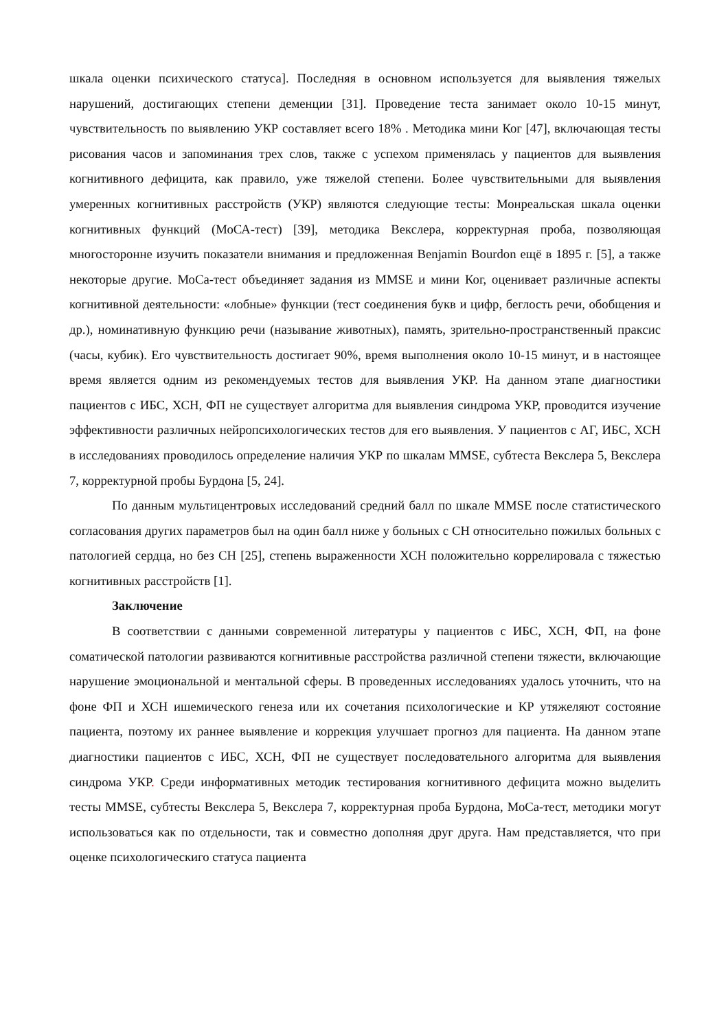шкала оценки психического статуса]. Последняя в основном используется для выявления тяжелых нарушений, достигающих степени деменции [31]. Проведение теста занимает около 10-15 минут, чувствительность по выявлению УКР составляет всего 18% . Методика мини Ког [47], включающая тесты рисования часов и запоминания трех слов, также с успехом применялась у пациентов для выявления когнитивного дефицита, как правило, уже тяжелой степени. Более чувствительными для выявления умеренных когнитивных расстройств (УКР) являются следующие тесты: Монреальская шкала оценки когнитивных функций (МоСА-тест) [39], методика Векслера, корректурная проба, позволяющая многосторонне изучить показатели внимания и предложенная Benjamin Bourdon ещё в 1895 г. [5], а также некоторые другие. МоСа-тест объединяет задания из MMSE и мини Ког, оценивает различные аспекты когнитивной деятельности: «лобные» функции (тест соединения букв и цифр, беглость речи, обобщения и др.), номинативную функцию речи (называние животных), память, зрительно-пространственный праксис (часы, кубик). Его чувствительность достигает 90%, время выполнения около 10-15 минут, и в настоящее время является одним из рекомендуемых тестов для выявления УКР. На данном этапе диагностики пациентов с ИБС, ХСН, ФП не существует алгоритма для выявления синдрома УКР, проводится изучение эффективности различных нейропсихологических тестов для его выявления. У пациентов с АГ, ИБС, ХСН в исследованиях проводилось определение наличия УКР по шкалам MMSE, субтеста Векслера 5, Векслера 7, корректурной пробы Бурдона [5, 24].
По данным мультицентровых исследований средний балл по шкале MMSE после статистического согласования других параметров был на один балл ниже у больных с СН относительно пожилых больных с патологией сердца, но без СН [25], степень выраженности ХСН положительно коррелировала с тяжестью когнитивных расстройств [1].
Заключение
В соответствии с данными современной литературы у пациентов с ИБС, ХСН, ФП, на фоне соматической патологии развиваются когнитивные расстройства различной степени тяжести, включающие нарушение эмоциональной и ментальной сферы. В проведенных исследованиях удалось уточнить, что на фоне ФП и ХСН ишемического генеза или их сочетания психологические и КР утяжеляют состояние пациента, поэтому их раннее выявление и коррекция улучшает прогноз для пациента. На данном этапе диагностики пациентов с ИБС, ХСН, ФП не существует последовательного алгоритма для выявления синдрома УКР. Среди информативных методик тестирования когнитивного дефицита можно выделить тесты MMSE, субтесты Векслера 5, Векслера 7, корректурная проба Бурдона, МоСа-тест, методики могут использоваться как по отдельности, так и совместно дополняя друг друга. Нам представляется, что при оценке психологическиго статуса пациента